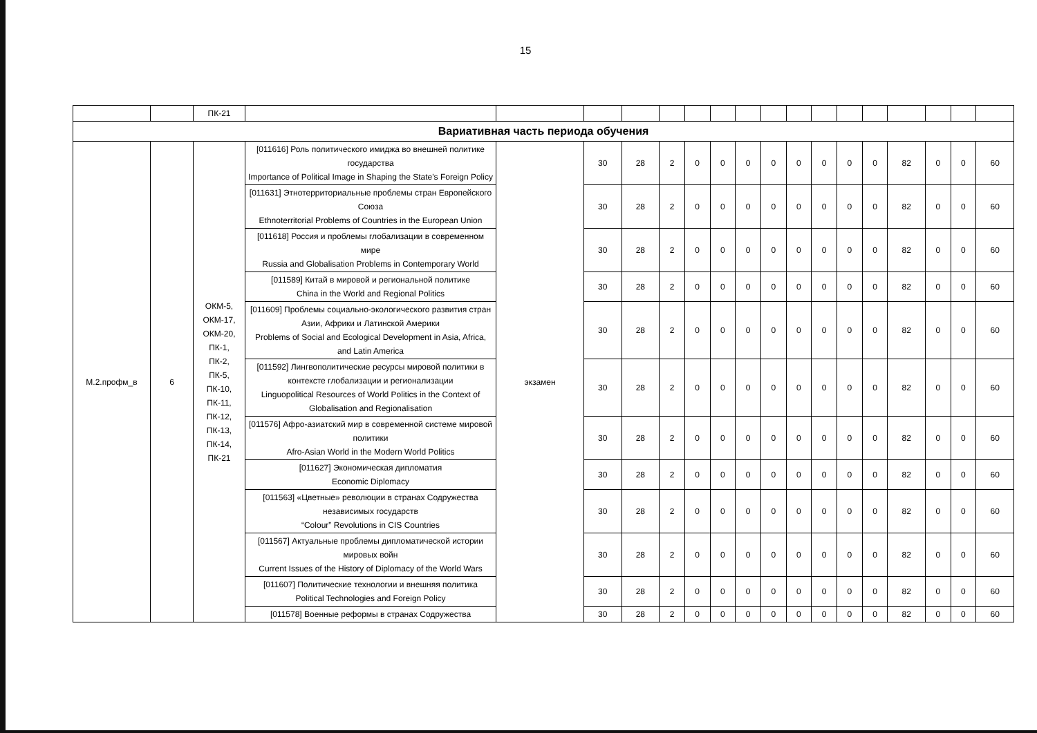15
| | | ПК-21 | | | | | | | | | | | | | | | | | |
| Вариативная часть периода обучения | | | | | | | | | | | | | | | | | | | |
| М.2.профм_в | 6 | ОКМ-5, ОКМ-17, ОКМ-20, ПК-1, ПК-2, ПК-5, ПК-10, ПК-11, ПК-12, ПК-13, ПК-14, ПК-21 | [011616] Роль политического имиджа во внешней политике государства Importance of Political Image in Shaping the State's Foreign Policy | экзамен | 30 | 28 | 2 | 0 | 0 | 0 | 0 | 0 | 0 | 0 | 0 | 82 | 0 | 0 | 60 |
| | | | [011631] Этнотерриториальные проблемы стран Европейского Союза Ethnoterritorial Problems of Countries in the European Union | | 30 | 28 | 2 | 0 | 0 | 0 | 0 | 0 | 0 | 0 | 0 | 82 | 0 | 0 | 60 |
| | | | [011618] Россия и проблемы глобализации в современном мире Russia and Globalisation Problems in Contemporary World | | 30 | 28 | 2 | 0 | 0 | 0 | 0 | 0 | 0 | 0 | 0 | 82 | 0 | 0 | 60 |
| | | | [011589] Китай в мировой и региональной политике China in the World and Regional Politics | | 30 | 28 | 2 | 0 | 0 | 0 | 0 | 0 | 0 | 0 | 0 | 82 | 0 | 0 | 60 |
| | | | [011609] Проблемы социально-экологического развития стран Азии, Африки и Латинской Америки Problems of Social and Ecological Development in Asia, Africa, and Latin America | | 30 | 28 | 2 | 0 | 0 | 0 | 0 | 0 | 0 | 0 | 0 | 82 | 0 | 0 | 60 |
| | | | [011592] Лингвополитические ресурсы мировой политики в контексте глобализации и регионализации Linguopolitical Resources of World Politics in the Context of Globalisation and Regionalisation | | 30 | 28 | 2 | 0 | 0 | 0 | 0 | 0 | 0 | 0 | 0 | 82 | 0 | 0 | 60 |
| | | | [011576] Афро-азиатский мир в современной системе мировой политики Afro-Asian World in the Modern World Politics | | 30 | 28 | 2 | 0 | 0 | 0 | 0 | 0 | 0 | 0 | 0 | 82 | 0 | 0 | 60 |
| | | | [011627] Экономическая дипломатия Economic Diplomacy | | 30 | 28 | 2 | 0 | 0 | 0 | 0 | 0 | 0 | 0 | 0 | 82 | 0 | 0 | 60 |
| | | | [011563] «Цветные» революции в странах Содружества независимых государств “Colour” Revolutions in CIS Countries | | 30 | 28 | 2 | 0 | 0 | 0 | 0 | 0 | 0 | 0 | 0 | 82 | 0 | 0 | 60 |
| | | | [011567] Актуальные проблемы дипломатической истории мировых войн Current Issues of the History of Diplomacy of the World Wars | | 30 | 28 | 2 | 0 | 0 | 0 | 0 | 0 | 0 | 0 | 0 | 82 | 0 | 0 | 60 |
| | | | [011607] Политические технологии и внешняя политика Political Technologies and Foreign Policy | | 30 | 28 | 2 | 0 | 0 | 0 | 0 | 0 | 0 | 0 | 0 | 82 | 0 | 0 | 60 |
| | | | [011578] Военные реформы в странах Содружества | | 30 | 28 | 2 | 0 | 0 | 0 | 0 | 0 | 0 | 0 | 0 | 82 | 0 | 0 | 60 |